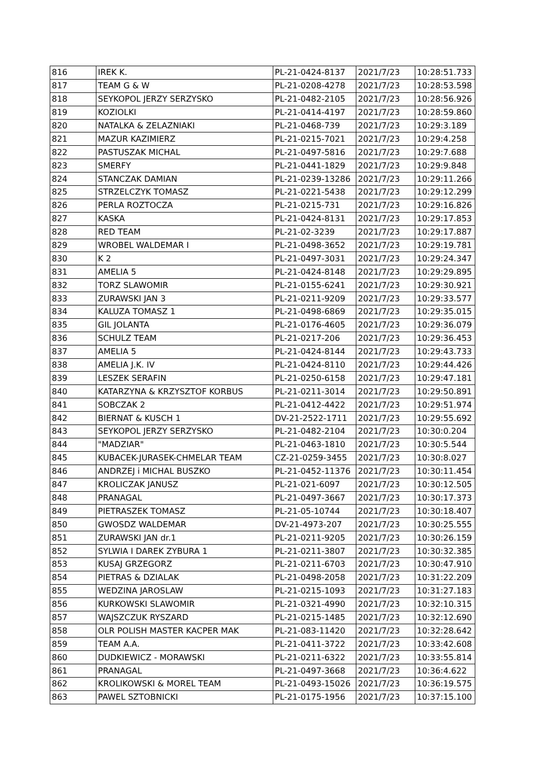| 816 | IREK K. | PL-21-0424-8137 | 2021/7/23 | 10:28:51.733 |
| 817 | TEAM G & W | PL-21-0208-4278 | 2021/7/23 | 10:28:53.598 |
| 818 | SEYKOPOL JERZY SERZYSKO | PL-21-0482-2105 | 2021/7/23 | 10:28:56.926 |
| 819 | KOZIOLKI | PL-21-0414-4197 | 2021/7/23 | 10:28:59.860 |
| 820 | NATALKA & ZELAZNIAKI | PL-21-0468-739 | 2021/7/23 | 10:29:3.189 |
| 821 | MAZUR KAZIMIERZ | PL-21-0215-7021 | 2021/7/23 | 10:29:4.258 |
| 822 | PASTUSZAK MICHAL | PL-21-0497-5816 | 2021/7/23 | 10:29:7.688 |
| 823 | SMERFY | PL-21-0441-1829 | 2021/7/23 | 10:29:9.848 |
| 824 | STANCZAK DAMIAN | PL-21-0239-13286 | 2021/7/23 | 10:29:11.266 |
| 825 | STRZELCZYK TOMASZ | PL-21-0221-5438 | 2021/7/23 | 10:29:12.299 |
| 826 | PERLA ROZTOCZA | PL-21-0215-731 | 2021/7/23 | 10:29:16.826 |
| 827 | KASKA | PL-21-0424-8131 | 2021/7/23 | 10:29:17.853 |
| 828 | RED TEAM | PL-21-02-3239 | 2021/7/23 | 10:29:17.887 |
| 829 | WROBEL WALDEMAR I | PL-21-0498-3652 | 2021/7/23 | 10:29:19.781 |
| 830 | K 2 | PL-21-0497-3031 | 2021/7/23 | 10:29:24.347 |
| 831 | AMELIA 5 | PL-21-0424-8148 | 2021/7/23 | 10:29:29.895 |
| 832 | TORZ SLAWOMIR | PL-21-0155-6241 | 2021/7/23 | 10:29:30.921 |
| 833 | ZURAWSKI JAN 3 | PL-21-0211-9209 | 2021/7/23 | 10:29:33.577 |
| 834 | KALUZA TOMASZ 1 | PL-21-0498-6869 | 2021/7/23 | 10:29:35.015 |
| 835 | GIL JOLANTA | PL-21-0176-4605 | 2021/7/23 | 10:29:36.079 |
| 836 | SCHULZ TEAM | PL-21-0217-206 | 2021/7/23 | 10:29:36.453 |
| 837 | AMELIA 5 | PL-21-0424-8144 | 2021/7/23 | 10:29:43.733 |
| 838 | AMELIA J.K. IV | PL-21-0424-8110 | 2021/7/23 | 10:29:44.426 |
| 839 | LESZEK SERAFIN | PL-21-0250-6158 | 2021/7/23 | 10:29:47.181 |
| 840 | KATARZYNA & KRZYSZTOF KORBUS | PL-21-0211-3014 | 2021/7/23 | 10:29:50.891 |
| 841 | SOBCZAK 2 | PL-21-0412-4422 | 2021/7/23 | 10:29:51.974 |
| 842 | BIERNAT & KUSCH 1 | DV-21-2522-1711 | 2021/7/23 | 10:29:55.692 |
| 843 | SEYKOPOL JERZY SERZYSKO | PL-21-0482-2104 | 2021/7/23 | 10:30:0.204 |
| 844 | "MADZIAR" | PL-21-0463-1810 | 2021/7/23 | 10:30:5.544 |
| 845 | KUBACEK-JURASEK-CHMELAR TEAM | CZ-21-0259-3455 | 2021/7/23 | 10:30:8.027 |
| 846 | ANDRZEJ i MICHAL BUSZKO | PL-21-0452-11376 | 2021/7/23 | 10:30:11.454 |
| 847 | KROLICZAK JANUSZ | PL-21-021-6097 | 2021/7/23 | 10:30:12.505 |
| 848 | PRANAGAL | PL-21-0497-3667 | 2021/7/23 | 10:30:17.373 |
| 849 | PIETRASZEK TOMASZ | PL-21-05-10744 | 2021/7/23 | 10:30:18.407 |
| 850 | GWOSDZ WALDEMAR | DV-21-4973-207 | 2021/7/23 | 10:30:25.555 |
| 851 | ZURAWSKI JAN dr.1 | PL-21-0211-9205 | 2021/7/23 | 10:30:26.159 |
| 852 | SYLWIA I DAREK ZYBURA 1 | PL-21-0211-3807 | 2021/7/23 | 10:30:32.385 |
| 853 | KUSAJ GRZEGORZ | PL-21-0211-6703 | 2021/7/23 | 10:30:47.910 |
| 854 | PIETRAS & DZIALAK | PL-21-0498-2058 | 2021/7/23 | 10:31:22.209 |
| 855 | WEDZINA JAROSLAW | PL-21-0215-1093 | 2021/7/23 | 10:31:27.183 |
| 856 | KURKOWSKI SLAWOMIR | PL-21-0321-4990 | 2021/7/23 | 10:32:10.315 |
| 857 | WAJSZCZUK RYSZARD | PL-21-0215-1485 | 2021/7/23 | 10:32:12.690 |
| 858 | OLR POLISH MASTER KACPER MAK | PL-21-083-11420 | 2021/7/23 | 10:32:28.642 |
| 859 | TEAM A.A. | PL-21-0411-3722 | 2021/7/23 | 10:33:42.608 |
| 860 | DUDKIEWICZ - MORAWSKI | PL-21-0211-6322 | 2021/7/23 | 10:33:55.814 |
| 861 | PRANAGAL | PL-21-0497-3668 | 2021/7/23 | 10:36:4.622 |
| 862 | KROLIKOWSKI & MOREL TEAM | PL-21-0493-15026 | 2021/7/23 | 10:36:19.575 |
| 863 | PAWEL SZTOBNICKI | PL-21-0175-1956 | 2021/7/23 | 10:37:15.100 |